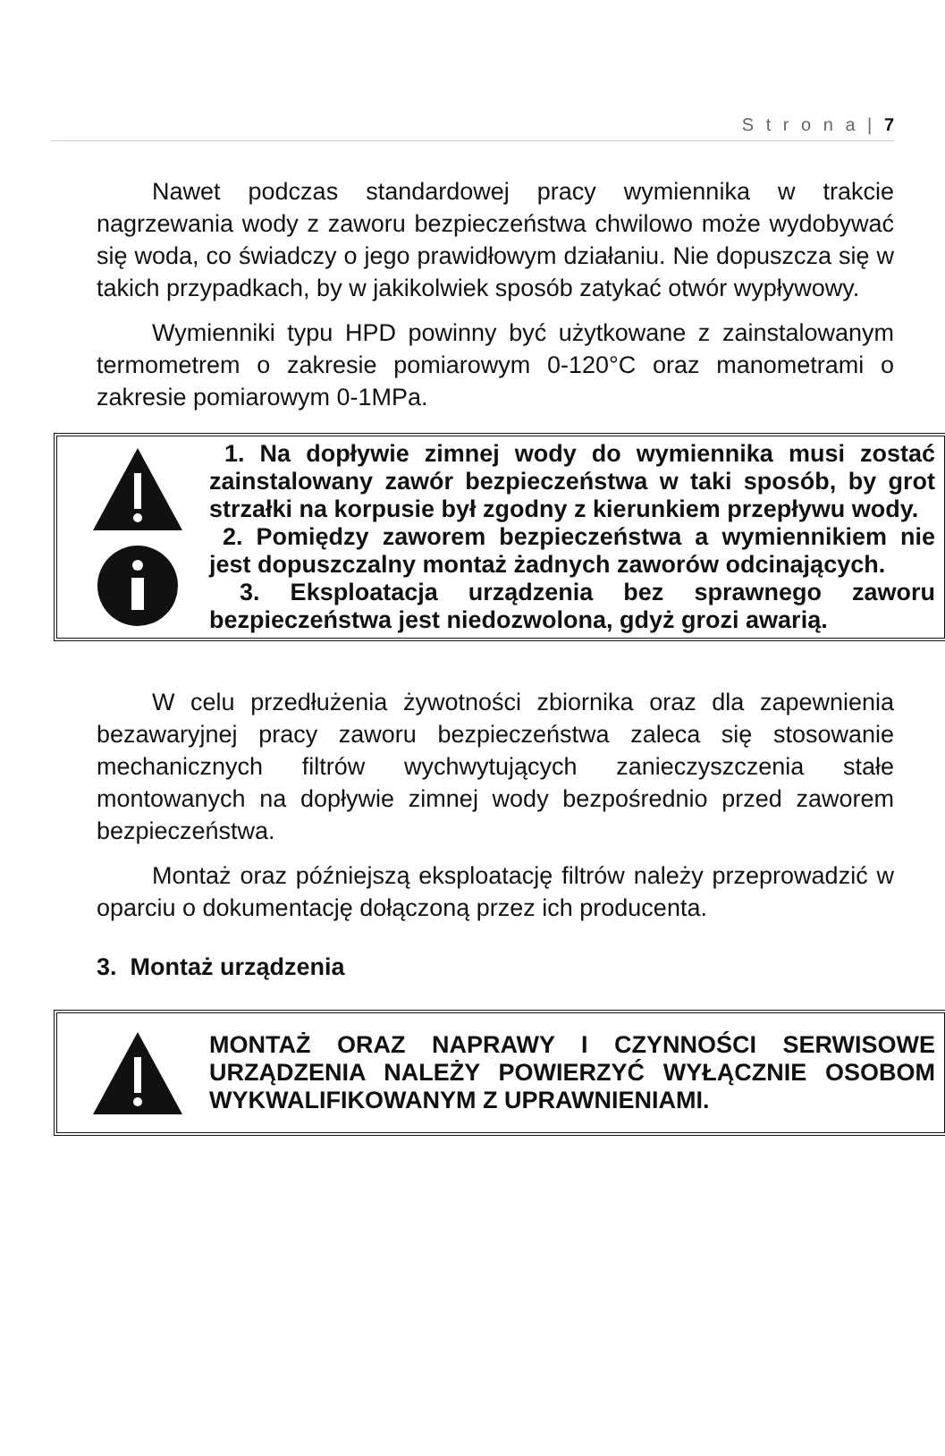S t r o n a | 7
Nawet podczas standardowej pracy wymiennika w trakcie nagrzewania wody z zaworu bezpieczeństwa chwilowo może wydobywać się woda, co świadczy o jego prawidłowym działaniu. Nie dopuszcza się w takich przypadkach, by w jakikolwiek sposób zatykać otwór wypływowy.
Wymienniki typu HPD powinny być użytkowane z zainstalowanym termometrem o zakresie pomiarowym 0-120°C oraz manometrami o zakresie pomiarowym 0-1MPa.
1. Na dopływie zimnej wody do wymiennika musi zostać zainstalowany zawór bezpieczeństwa w taki sposób, by grot strzałki na korpusie był zgodny z kierunkiem przepływu wody.
2. Pomiędzy zaworem bezpieczeństwa a wymiennikiem nie jest dopuszczalny montaż żadnych zaworów odcinających.
3. Eksploatacja urządzenia bez sprawnego zaworu bezpieczeństwa jest niedozwolona, gdyż grozi awarią.
W celu przedłużenia żywotności zbiornika oraz dla zapewnienia bezawaryjnej pracy zaworu bezpieczeństwa zaleca się stosowanie mechanicznych filtrów wychwytujących zanieczyszczenia stałe montowanych na dopływie zimnej wody bezpośrednio przed zaworem bezpieczeństwa.
Montaż oraz późniejszą eksploatację filtrów należy przeprowadzić w oparciu o dokumentację dołączoną przez ich producenta.
3. Montaż urządzenia
MONTAŻ ORAZ NAPRAWY I CZYNNOŚCI SERWISOWE URZĄDZENIA NALEŻY POWIERZYĆ WYŁĄCZNIE OSOBOM WYKWALIFIKOWANYM Z UPRAWNIENIAMI.